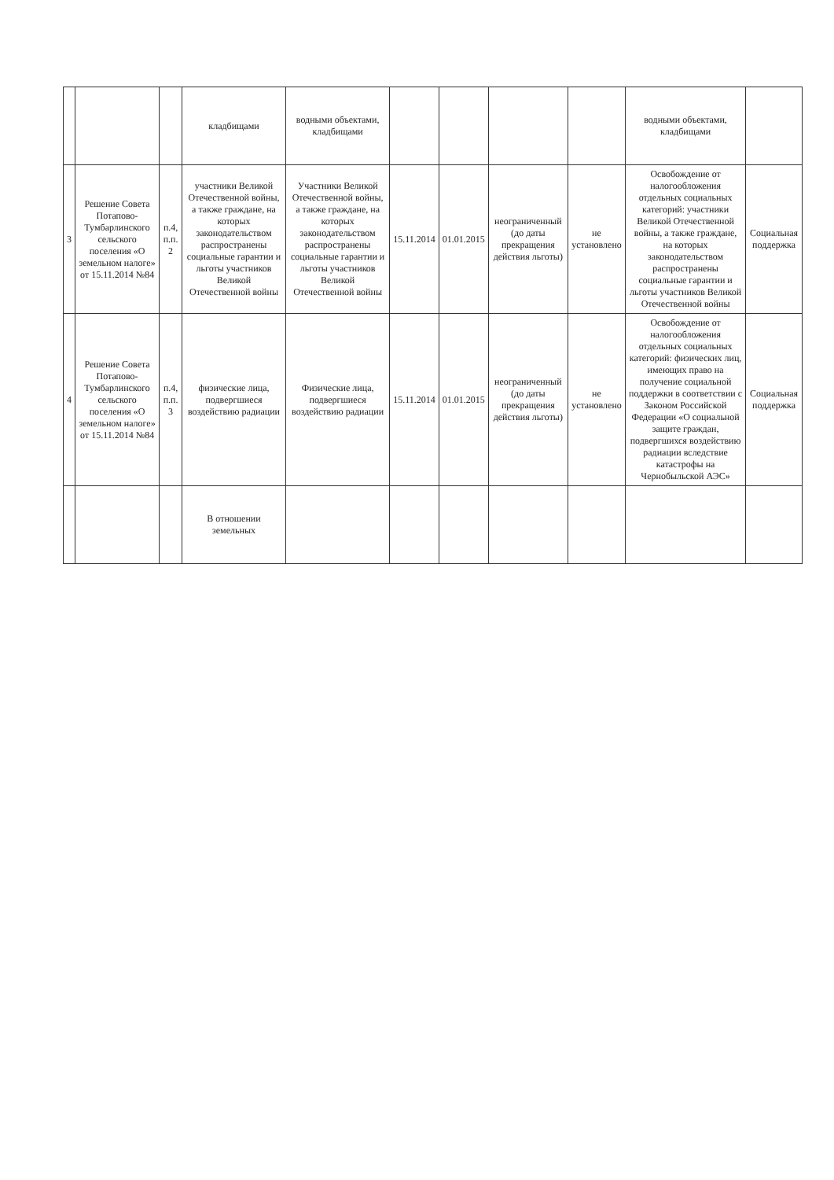| | | | кладбищами | водными объектами, кладбищами | | | | | водными объектами, кладбищами | |
| 3 | Решение Совета Потапово-Тумбарлинского сельского поселения «О земельном налоге» от 15.11.2014 №84 | п.4, п.п. 2 | участники Великой Отечественной войны, а также граждане, на которых законодательством распространены социальные гарантии и льготы участников Великой Отечественной войны | Участники Великой Отечественной войны, а также граждане, на которых законодательством распространены социальные гарантии и льготы участников Великой Отечественной войны | 15.11.2014 | 01.01.2015 | неограниченный (до даты прекращения действия льготы) | не установлено | Освобождение от налогообложения отдельных социальных категорий: участники Великой Отечественной войны, а также граждане, на которых законодательством распространены социальные гарантии и льготы участников Великой Отечественной войны | Социальная поддержка |
| 4 | Решение Совета Потапово-Тумбарлинского сельского поселения «О земельном налоге» от 15.11.2014 №84 | п.4, п.п. 3 | физические лица, подвергшиеся воздействию радиации | Физические лица, подвергшиеся воздействию радиации | 15.11.2014 | 01.01.2015 | неограниченный (до даты прекращения действия льготы) | не установлено | Освобождение от налогообложения отдельных социальных категорий: физических лиц, имеющих право на получение социальной поддержки в соответствии с Законом Российской Федерации «О социальной защите граждан, подвергшихся воздействию радиации вследствие катастрофы на Чернобыльской АЭС» | Социальная поддержка |
| | | | В отношении земельных | | | | | | | |